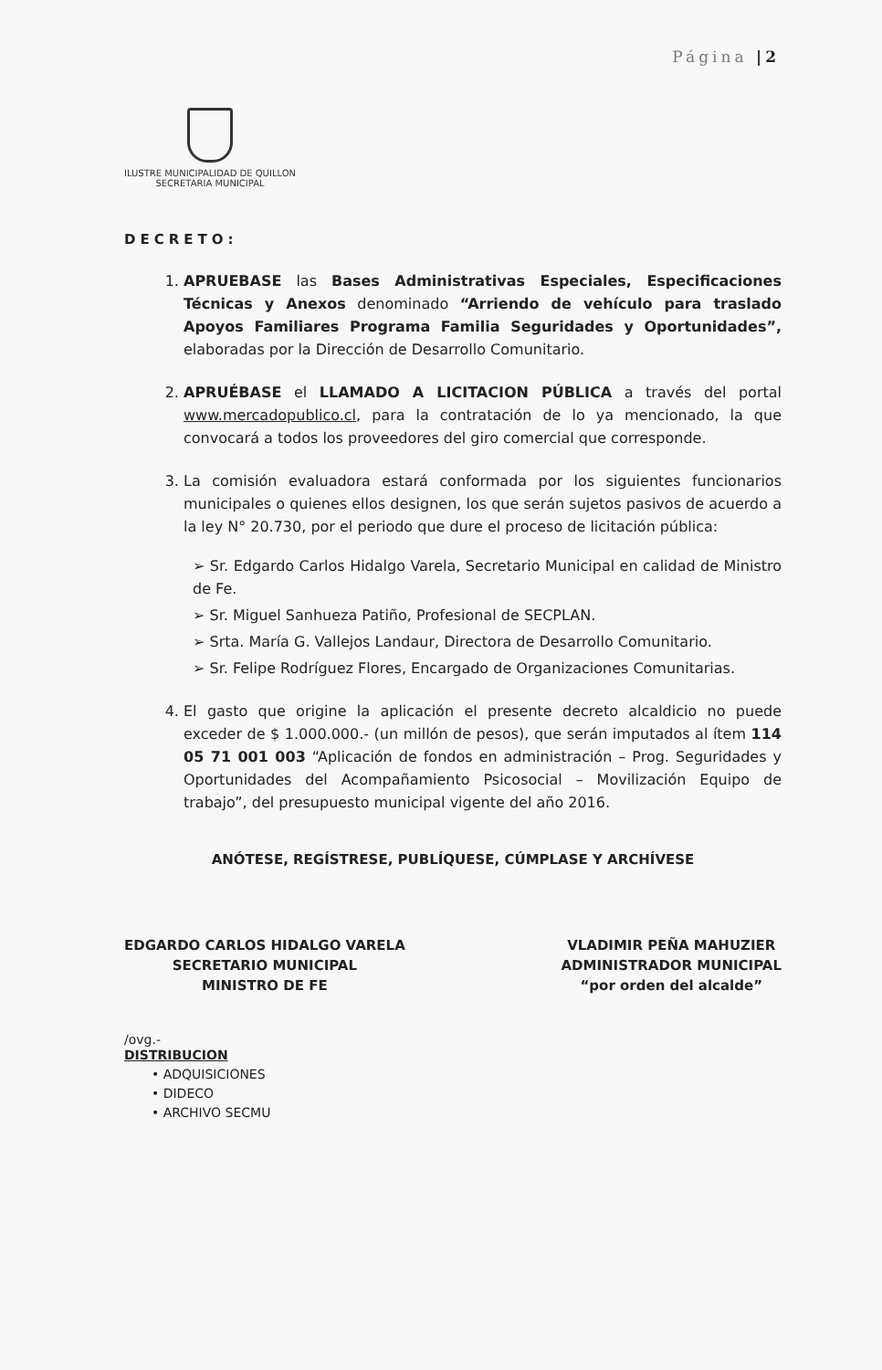Página |2
ILUSTRE MUNICIPALIDAD DE QUILLON
SECRETARIA MUNICIPAL
DECRETO:
1. APRUEBASE las Bases Administrativas Especiales, Especificaciones Técnicas y Anexos denominado “Arriendo de vehículo para traslado Apoyos Familiares Programa Familia Seguridades y Oportunidades”, elaboradas por la Dirección de Desarrollo Comunitario.
2. APRUÉBASE el LLAMADO A LICITACION PÚBLICA a través del portal www.mercadopublico.cl, para la contratación de lo ya mencionado, la que convocará a todos los proveedores del giro comercial que corresponde.
3. La comisión evaluadora estará conformada por los siguientes funcionarios municipales o quienes ellos designen, los que serán sujetos pasivos de acuerdo a la ley N° 20.730, por el periodo que dure el proceso de licitación pública:
➢ Sr. Edgardo Carlos Hidalgo Varela, Secretario Municipal en calidad de Ministro de Fe.
➢ Sr. Miguel Sanhueza Patiño, Profesional de SECPLAN.
➢ Srta. María G. Vallejos Landaur, Directora de Desarrollo Comunitario.
➢ Sr. Felipe Rodríguez Flores, Encargado de Organizaciones Comunitarias.
4. El gasto que origine la aplicación el presente decreto alcaldicio no puede exceder de $ 1.000.000.- (un millón de pesos), que serán imputados al ítem 114 05 71 001 003 “Aplicación de fondos en administración – Prog. Seguridades y Oportunidades del Acompañamiento Psicosocial – Movilización Equipo de trabajo”, del presupuesto municipal vigente del año 2016.
ANÓTESE, REGÍSTRESE, PUBLÍQUESE, CÚMPLASE Y ARCHÍVESE
EDGARDO CARLOS HIDALGO VARELA
SECRETARIO MUNICIPAL
MINISTRO DE FE
VLADIMIR PEÑA MAHUZIER
ADMINISTRADOR MUNICIPAL
“por orden del alcalde”
/ovg.-
DISTRIBUCION
• ADQUISICIONES
• DIDECO
• ARCHIVO SECMU